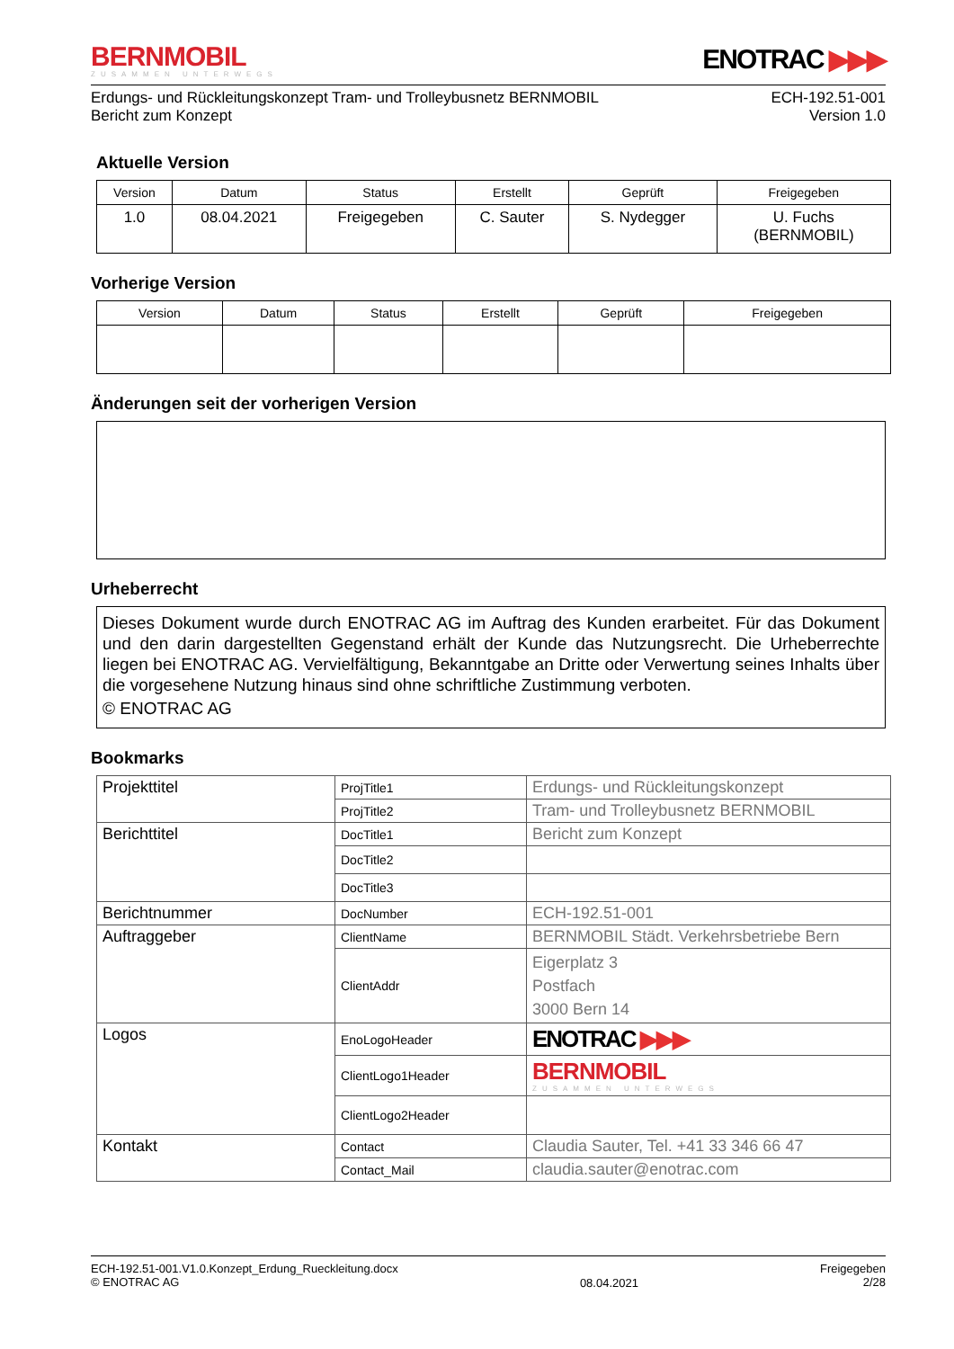BERNMOBIL
ZUSAMMEN UNTERWEGS
ENOTRAC ▶▶▶
Erdungs- und Rückleitungskonzept Tram- und Trolleybusnetz BERNMOBIL
Bericht zum Konzept
ECH-192.51-001
Version 1.0
Aktuelle Version
| Version | Datum | Status | Erstellt | Geprüft | Freigegeben |
| --- | --- | --- | --- | --- | --- |
| 1.0 | 08.04.2021 | Freigegeben | C. Sauter | S. Nydegger | U. Fuchs (BERNMOBIL) |
Vorherige Version
| Version | Datum | Status | Erstellt | Geprüft | Freigegeben |
| --- | --- | --- | --- | --- | --- |
Änderungen seit der vorherigen Version
Urheberrecht
Dieses Dokument wurde durch ENOTRAC AG im Auftrag des Kunden erarbeitet. Für das Dokument und den darin dargestellten Gegenstand erhält der Kunde das Nutzungsrecht. Die Urheberrechte liegen bei ENOTRAC AG. Vervielfältigung, Bekanntgabe an Dritte oder Verwertung seines Inhalts über die vorgesehene Nutzung hinaus sind ohne schriftliche Zustimmung verboten.
© ENOTRAC AG
Bookmarks
| Projekttitel | ProjTitle1 | Erdungs- und Rückleitungskonzept |
| | ProjTitle2 | Tram- und Trolleybusnetz BERNMOBIL |
| Berichttitel | DocTitle1 | Bericht zum Konzept |
| | DocTitle2 | |
| | DocTitle3 | |
| Berichtnummer | DocNumber | ECH-192.51-001 |
| Auftraggeber | ClientName | BERNMOBIL Städt. Verkehrsbetriebe Bern |
| | ClientAddr | Eigerplatz 3 Postfach 3000 Bern 14 |
| Logos | EnoLogoHeader | ENOTRAC ▶▶▶ |
| | ClientLogo1Header | BERNMOBIL ZUSAMMEN UNTERWEGS |
| | ClientLogo2Header | |
| Kontakt | Contact | Claudia Sauter, Tel. +41 33 346 66 47 |
| | Contact_Mail | claudia.sauter@enotrac.com |
ECH-192.51-001.V1.0.Konzept_Erdung_Rueckleitung.docx
© ENOTRAC AG
08.04.2021
Freigegeben
2/28